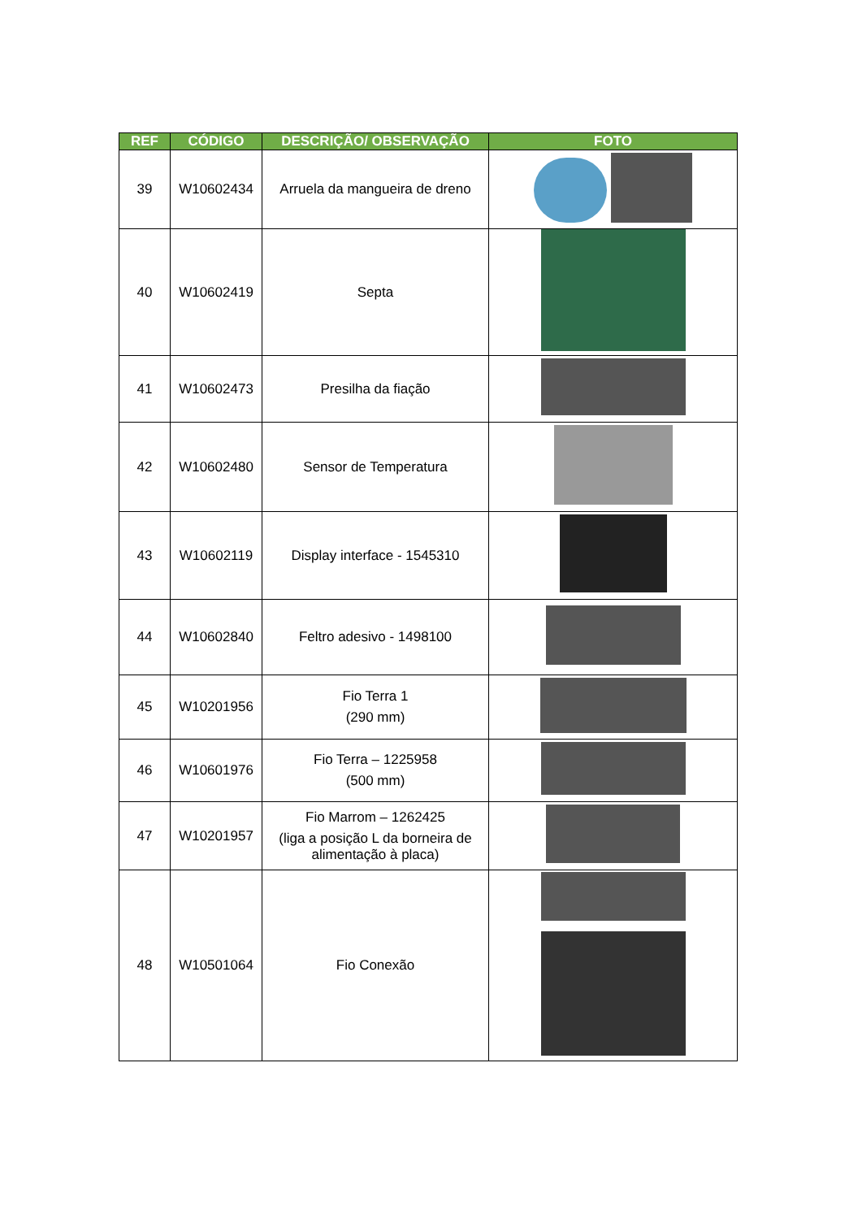| REF | CÓDIGO | DESCRIÇÃO/ OBSERVAÇÃO | FOTO |
| --- | --- | --- | --- |
| 39 | W10602434 | Arruela da mangueira de dreno | |
| 40 | W10602419 | Septa | |
| 41 | W10602473 | Presilha da fiação | |
| 42 | W10602480 | Sensor de Temperatura | |
| 43 | W10602119 | Display interface - 1545310 | |
| 44 | W10602840 | Feltro adesivo - 1498100 | |
| 45 | W10201956 | Fio Terra 1 (290 mm) | |
| 46 | W10601976 | Fio Terra – 1225958 (500 mm) | |
| 47 | W10201957 | Fio Marrom – 1262425 (liga a posição L da borneira de alimentação à placa) | |
| 48 | W10501064 | Fio Conexão | |